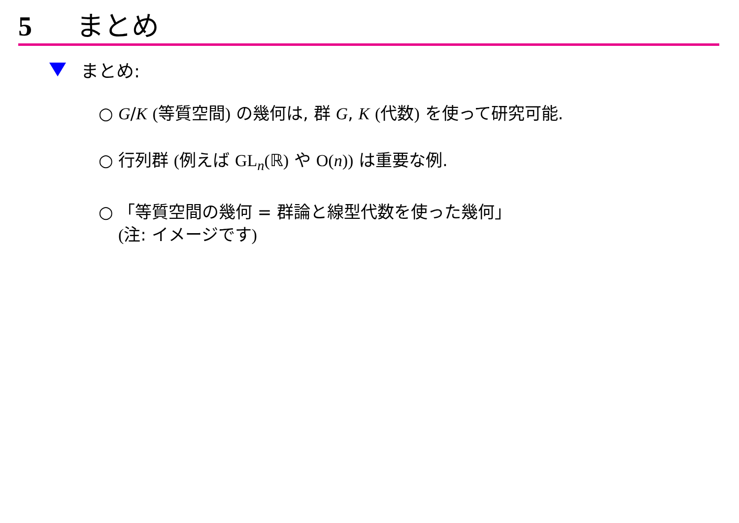5 まとめ
まとめ:
○ G/K (等質空間) の幾何は, 群 G, K (代数) を使って研究可能.
○ 行列群 (例えば GL<sub>n</sub>(ℝ) や O(n)) は重要な例.
○ 「等質空間の幾何 = 群論と線型代数を使った幾何」
(注: イメージです)